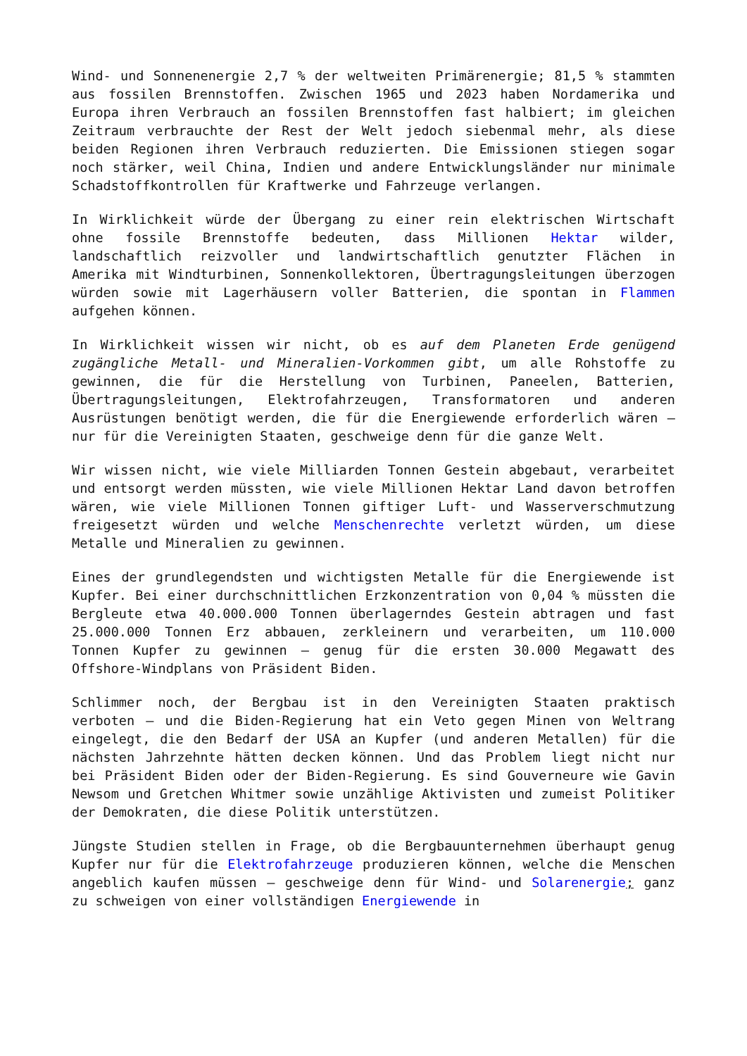Wind- und Sonnenenergie 2,7 % der weltweiten Primärenergie; 81,5 % stammten aus fossilen Brennstoffen. Zwischen 1965 und 2023 haben Nordamerika und Europa ihren Verbrauch an fossilen Brennstoffen fast halbiert; im gleichen Zeitraum verbrauchte der Rest der Welt jedoch siebenmal mehr, als diese beiden Regionen ihren Verbrauch reduzierten. Die Emissionen stiegen sogar noch stärker, weil China, Indien und andere Entwicklungsländer nur minimale Schadstoffkontrollen für Kraftwerke und Fahrzeuge verlangen.
In Wirklichkeit würde der Übergang zu einer rein elektrischen Wirtschaft ohne fossile Brennstoffe bedeuten, dass Millionen Hektar wilder, landschaftlich reizvoller und landwirtschaftlich genutzter Flächen in Amerika mit Windturbinen, Sonnenkollektoren, Übertragungsleitungen überzogen würden sowie mit Lagerhäusern voller Batterien, die spontan in Flammen aufgehen können.
In Wirklichkeit wissen wir nicht, ob es auf dem Planeten Erde genügend zugängliche Metall- und Mineralien-Vorkommen gibt, um alle Rohstoffe zu gewinnen, die für die Herstellung von Turbinen, Paneelen, Batterien, Übertragungsleitungen, Elektrofahrzeugen, Transformatoren und anderen Ausrüstungen benötigt werden, die für die Energiewende erforderlich wären – nur für die Vereinigten Staaten, geschweige denn für die ganze Welt.
Wir wissen nicht, wie viele Milliarden Tonnen Gestein abgebaut, verarbeitet und entsorgt werden müssten, wie viele Millionen Hektar Land davon betroffen wären, wie viele Millionen Tonnen giftiger Luft- und Wasserverschmutzung freigesetzt würden und welche Menschenrechte verletzt würden, um diese Metalle und Mineralien zu gewinnen.
Eines der grundlegendsten und wichtigsten Metalle für die Energiewende ist Kupfer. Bei einer durchschnittlichen Erzkonzentration von 0,04 % müssten die Bergleute etwa 40.000.000 Tonnen überlagerndes Gestein abtragen und fast 25.000.000 Tonnen Erz abbauen, zerkleinern und verarbeiten, um 110.000 Tonnen Kupfer zu gewinnen – genug für die ersten 30.000 Megawatt des Offshore-Windplans von Präsident Biden.
Schlimmer noch, der Bergbau ist in den Vereinigten Staaten praktisch verboten – und die Biden-Regierung hat ein Veto gegen Minen von Weltrang eingelegt, die den Bedarf der USA an Kupfer (und anderen Metallen) für die nächsten Jahrzehnte hätten decken können. Und das Problem liegt nicht nur bei Präsident Biden oder der Biden-Regierung. Es sind Gouverneure wie Gavin Newsom und Gretchen Whitmer sowie unzählige Aktivisten und zumeist Politiker der Demokraten, die diese Politik unterstützen.
Jüngste Studien stellen in Frage, ob die Bergbauunternehmen überhaupt genug Kupfer nur für die Elektrofahrzeuge produzieren können, welche die Menschen angeblich kaufen müssen – geschweige denn für Wind- und Solarenergie; ganz zu schweigen von einer vollständigen Energiewende in